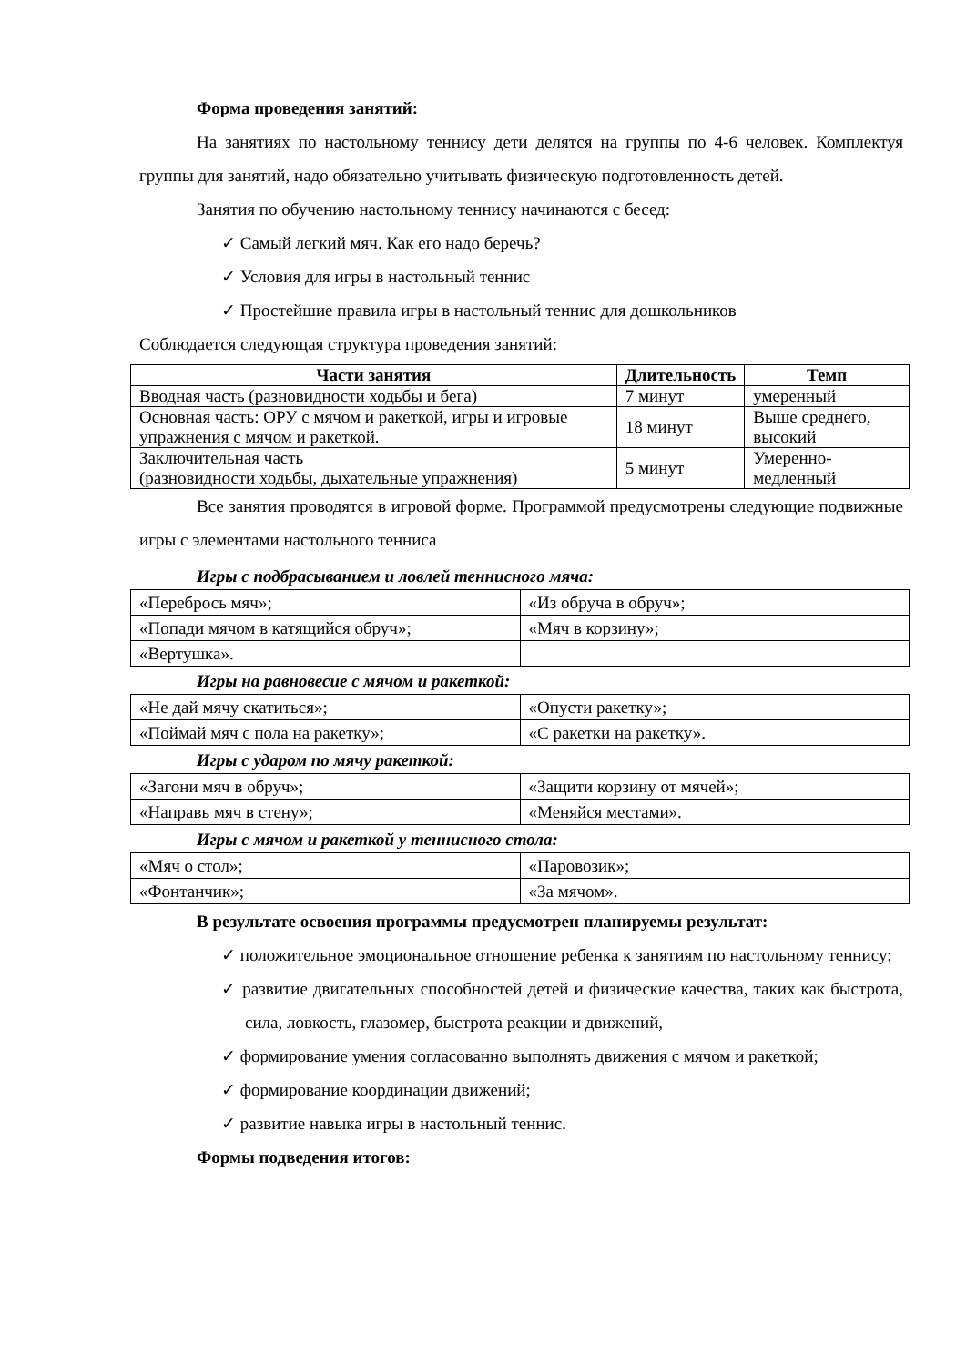Форма проведения занятий:
На занятиях по настольному теннису дети делятся на группы по 4-6 человек. Комплектуя группы для занятий, надо обязательно учитывать физическую подготовленность детей.
Занятия по обучению настольному теннису начинаются с бесед:
✓ Самый легкий мяч. Как его надо беречь?
✓ Условия для игры в настольный теннис
✓ Простейшие правила игры в настольный теннис для дошкольников
Соблюдается следующая структура проведения занятий:
| Части занятия | Длительность | Темп |
| --- | --- | --- |
| Вводная часть (разновидности ходьбы и бега) | 7 минут | умеренный |
| Основная часть: ОРУ с мячом и ракеткой, игры и игровые упражнения с мячом и ракеткой. | 18 минут | Выше среднего, высокий |
| Заключительная часть (разновидности ходьбы, дыхательные упражнения) | 5 минут | Умеренно- медленный |
Все занятия проводятся в игровой форме. Программой предусмотрены следующие подвижные игры с элементами настольного тенниса
Игры с подбрасыванием и ловлей теннисного мяча:
| «Перебрось мяч»; | «Из обруча в обруч»; |
| «Попади мячом в катящийся обруч»; | «Мяч в корзину»; |
| «Вертушка». | |
Игры на равновесие с мячом и ракеткой:
| «Не дай мячу скатиться»; | «Опусти ракетку»; |
| «Поймай мяч с пола на ракетку»; | «С ракетки на ракетку». |
Игры с ударом по мячу ракеткой:
| «Загони мяч в обруч»; | «Защити корзину от мячей»; |
| «Направь мяч в стену»; | «Меняйся местами». |
Игры с мячом и ракеткой у теннисного стола:
| «Мяч о стол»; | «Паровозик»; |
| «Фонтанчик»; | «За мячом». |
В результате освоения программы предусмотрен планируемы результат:
✓ положительное эмоциональное отношение ребенка к занятиям по настольному теннису;
✓ развитие двигательных способностей детей и физические качества, таких как быстрота, сила, ловкость, глазомер, быстрота реакции и движений,
✓ формирование умения согласованно выполнять движения с мячом и ракеткой;
✓ формирование координации движений;
✓ развитие навыка игры в настольный теннис.
Формы подведения итогов: